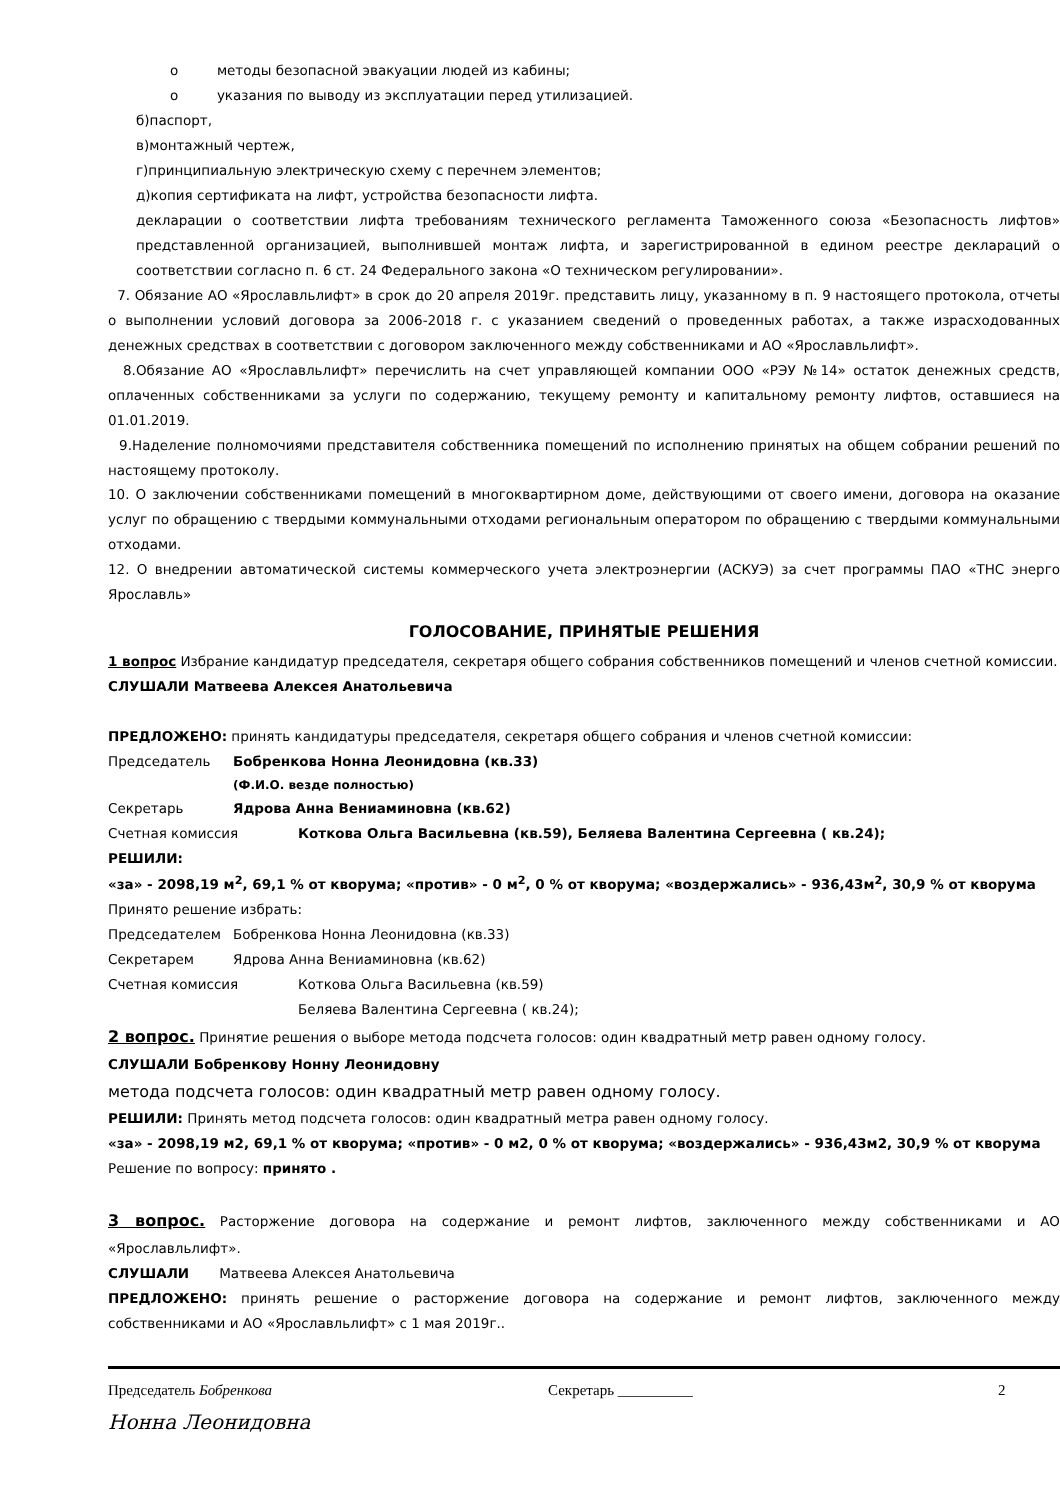о методы безопасной эвакуации людей из кабины;
о указания по выводу из эксплуатации перед утилизацией.
б)паспорт,
в)монтажный чертеж,
г)принципиальную электрическую схему с перечнем элементов;
д)копия сертификата на лифт, устройства безопасности лифта.
декларации о соответствии лифта требованиям технического регламента Таможенного союза «Безопасность лифтов» представленной организацией, выполнившей монтаж лифта, и зарегистрированной в едином реестре деклараций о соответствии согласно п. 6 ст. 24 Федерального закона «О техническом регулировании».
7. Обязание АО «Ярославльлифт» в срок до 20 апреля 2019г. представить лицу, указанному в п. 9 настоящего протокола, отчеты о выполнении условий договора за 2006-2018 г. с указанием сведений о проведенных работах, а также израсходованных денежных средствах в соответствии с договором заключенного между собственниками и АО «Ярославльлифт».
8.Обязание АО «Ярославльлифт» перечислить на счет управляющей компании ООО «РЭУ №14» остаток денежных средств, оплаченных собственниками за услуги по содержанию, текущему ремонту и капитальному ремонту лифтов, оставшиеся на 01.01.2019.
9.Наделение полномочиями представителя собственника помещений по исполнению принятых на общем собрании решений по настоящему протоколу.
10. О заключении собственниками помещений в многоквартирном доме, действующими от своего имени, договора на оказание услуг по обращению с твердыми коммунальными отходами региональным оператором по обращению с твердыми коммунальными отходами.
12. О внедрении автоматической системы коммерческого учета электроэнергии (АСКУЭ) за счет программы ПАО «ТНС энерго Ярославль»
ГОЛОСОВАНИЕ, ПРИНЯТЫЕ РЕШЕНИЯ
1 вопрос Избрание кандидатур председателя, секретаря общего собрания собственников помещений и членов счетной комиссии.
СЛУШАЛИ Матвеева Алексея Анатольевича
ПРЕДЛОЖЕНО: принять кандидатуры председателя, секретаря общего собрания и членов счетной комиссии:
Председатель Бобренкова Нонна Леонидовна (кв.33)
(Ф.И.О. везде полностью)
Секретарь Ядрова Анна Вениаминовна (кв.62)
Счетная комиссия Коткова Ольга Васильевна (кв.59), Беляева Валентина Сергеевна ( кв.24);
РЕШИЛИ:
«за» - 2098,19 м<sup>2</sup>, 69,1 % от кворума; «против» - 0 м<sup>2</sup>, 0 % от кворума; «воздержались» - 936,43м<sup>2</sup>, 30,9 % от кворума
Принято решение избрать:
Председателем Бобренкова Нонна Леонидовна (кв.33)
Секретарем Ядрова Анна Вениаминовна (кв.62)
Счетная комиссия Коткова Ольга Васильевна (кв.59)
Беляева Валентина Сергеевна ( кв.24);
2 вопрос. Принятие решения о выборе метода подсчета голосов: один квадратный метр равен одному голосу.
СЛУШАЛИ Бобренкову Нонну Леонидовну
метода подсчета голосов: один квадратный метр равен одному голосу.
РЕШИЛИ: Принять метод подсчета голосов: один квадратный метра равен одному голосу.
«за» - 2098,19 м2, 69,1 % от кворума; «против» - 0 м2, 0 % от кворума; «воздержались» - 936,43м2, 30,9 % от кворума
Решение по вопросу: принято .
3 вопрос. Расторжение договора на содержание и ремонт лифтов, заключенного между собственниками и АО «Ярославльлифт».
СЛУШАЛИ Матвеева Алексея Анатольевича
ПРЕДЛОЖЕНО: принять решение о расторжение договора на содержание и ремонт лифтов, заключенного между собственниками и АО «Ярославльлифт» с 1 мая 2019г..
Председатель Бобренкова Секретарь __________ 2
Нонна Леонидовна